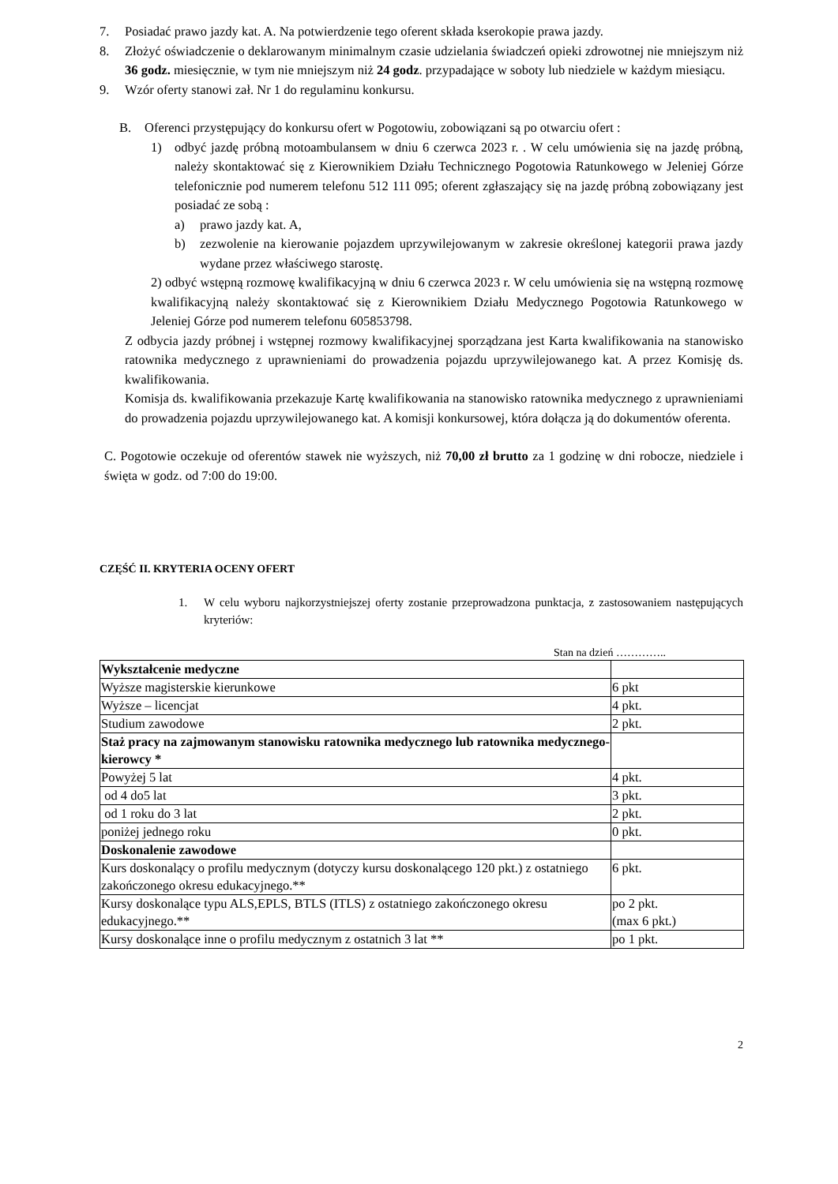7. Posiadać prawo jazdy kat. A. Na potwierdzenie tego oferent składa kserokopie prawa jazdy.
8. Złożyć oświadczenie o deklarowanym minimalnym czasie udzielania świadczeń opieki zdrowotnej nie mniejszym niż 36 godz. miesięcznie, w tym nie mniejszym niż 24 godz. przypadające w soboty lub niedziele w każdym miesiącu.
9. Wzór oferty stanowi zał. Nr 1 do regulaminu konkursu.
B. Oferenci przystępujący do konkursu ofert w Pogotowiu, zobowiązani są po otwarciu ofert :
1) odbyć jazdę próbną motoambulansem w dniu 6 czerwca 2023 r. . W celu umówienia się na jazdę próbną, należy skontaktować się z Kierownikiem Działu Technicznego Pogotowia Ratunkowego w Jeleniej Górze telefonicznie pod numerem telefonu 512 111 095; oferent zgłaszający się na jazdę próbną zobowiązany jest posiadać ze sobą :
a) prawo jazdy kat. A,
b) zezwolenie na kierowanie pojazdem uprzywilejowanym w zakresie określonej kategorii prawa jazdy wydane przez właściwego starostę.
2) odbyć wstępną rozmowę kwalifikacyjną w dniu 6 czerwca 2023 r. W celu umówienia się na wstępną rozmowę kwalifikacyjną należy skontaktować się z Kierownikiem Działu Medycznego Pogotowia Ratunkowego w Jeleniej Górze pod numerem telefonu 605853798.
Z odbycia jazdy próbnej i wstępnej rozmowy kwalifikacyjnej sporządzana jest Karta kwalifikowania na stanowisko ratownika medycznego z uprawnieniami do prowadzenia pojazdu uprzywilejowanego kat. A przez Komisję ds. kwalifikowania.
Komisja ds. kwalifikowania przekazuje Kartę kwalifikowania na stanowisko ratownika medycznego z uprawnieniami do prowadzenia pojazdu uprzywilejowanego kat. A komisji konkursowej, która dołącza ją do dokumentów oferenta.
C. Pogotowie oczekuje od oferentów stawek nie wyższych, niż 70,00 zł brutto za 1 godzinę w dni robocze, niedziele i święta w godz. od 7:00 do 19:00.
CZĘŚĆ II. KRYTERIA OCENY OFERT
1. W celu wyboru najkorzystniejszej oferty zostanie przeprowadzona punktacja, z zastosowaniem następujących kryteriów:
Stan na dzień …………..
| Wykształcenie medyczne | |
| Wyższe magisterskie kierunkowe | 6 pkt |
| Wyższe – licencjat | 4 pkt. |
| Studium zawodowe | 2 pkt. |
| Staż pracy na zajmowanym stanowisku ratownika medycznego lub ratownika medycznego- kierowcy * | |
| Powyżej 5 lat | 4 pkt. |
| od 4 do5 lat | 3 pkt. |
| od 1 roku do 3 lat | 2 pkt. |
| poniżej jednego roku | 0 pkt. |
| Doskonalenie zawodowe | |
| Kurs doskonalący o profilu medycznym (dotyczy kursu doskonalącego 120 pkt.) z ostatniego zakończonego okresu edukacyjnego.** | 6 pkt. |
| Kursy doskonalące typu ALS,EPLS, BTLS (ITLS) z ostatniego zakończonego okresu edukacyjnego.** | po 2 pkt. (max 6 pkt.) |
| Kursy doskonalące inne o profilu medycznym z ostatnich 3 lat ** | po 1 pkt. |
2